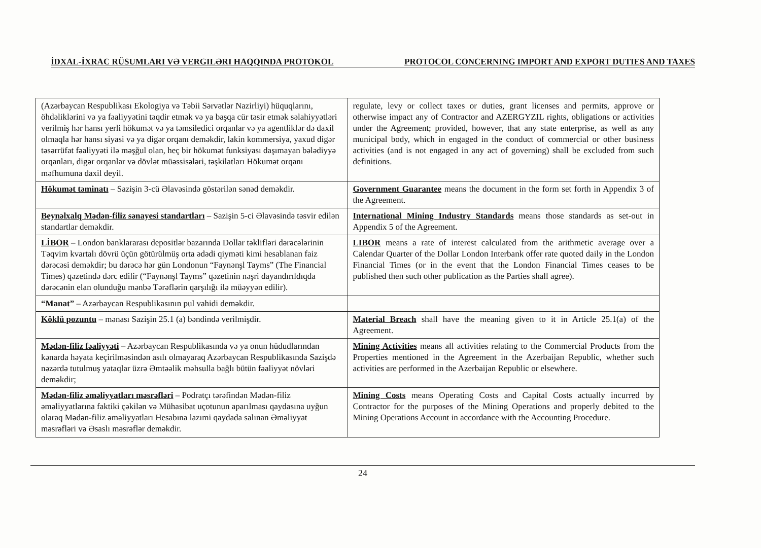İDXAL-İXRAC RÜSUMLARI VƏ VERGILƏRI HAQQINDA PROTOKOL PROTOCOL CONCERNING IMPORT AND EXPORT DUTIES AND TAXES
| (Azərbaycan Respublikası Ekologiya və Təbii Sərvətlər Nazirliyi) hüquqlarını, öhdəliklərini və ya fəaliyyətini təqdir etmək və ya başqa cür təsir etmək səlahiyyətləri verilmiş hər hansı yerli hökumət və ya təmsiledici orqanlar və ya agentliklər də daxil olmaqla hər hansı siyasi və ya digər orqanı deməkdir, lakin kommersiya, yaxud digər təsərrüfat fəaliyyəti ilə məşğul olan, heç bir hökumət funksiyası daşımayan bələdiyyə orqanları, digər orqanlar və dövlət müəssisələri, təşkilatları Hökumət orqanı məfhumuna daxil deyil. | regulate, levy or collect taxes or duties, grant licenses and permits, approve or otherwise impact any of Contractor and AZERGYZIL rights, obligations or activities under the Agreement; provided, however, that any state enterprise, as well as any municipal body, which in engaged in the conduct of commercial or other business activities (and is not engaged in any act of governing) shall be excluded from such definitions. |
| Hökumət təminatı – Sazişin 3-cü Əlavəsində göstərilən sənəd deməkdir. | Government Guarantee means the document in the form set forth in Appendix 3 of the Agreement. |
| Beynəlxalq Mədən-filiz sənayesi standartları – Sazişin 5-ci Əlavəsində təsvir edilən standartlar deməkdir. | International Mining Industry Standards means those standards as set-out in Appendix 5 of the Agreement. |
| LİBOR – London banklararası depositlər bazarında Dollar təklifləri dərəcələrinin Təqvim kvartalı dövrü üçün götürülmüş orta ədədi qiyməti kimi hesablanan faiz dərəcəsi deməkdir; bu dərəcə hər gün Londonun “Faynənşl Tayms” (The Financial Times) qəzetində dərc edilir (“Faynənşl Tayms” qəzetinin nəşri dayandırıldıqda dərəcənin elan olunduğu mənbə Tərəflərin qarşılığı ilə müəyyən edilir). | LIBOR means a rate of interest calculated from the arithmetic average over a Calendar Quarter of the Dollar London Interbank offer rate quoted daily in the London Financial Times (or in the event that the London Financial Times ceases to be published then such other publication as the Parties shall agree). |
| “Manat” – Azərbaycan Respublikasının pul vahidi deməkdir. | |
| Köklü pozuntu – mənası Sazişin 25.1 (a) bəndində verilmişdir. | Material Breach shall have the meaning given to it in Article 25.1(a) of the Agreement. |
| Mədən-filiz fəaliyyəti – Azərbaycan Respublikasında və ya onun hüdudlarından kənarda həyata keçirilməsindən asılı olmayaraq Azərbaycan Respublikasında Sazişdə nəzərdə tutulmuş yataqlar üzrə Əmtəəlik məhsulla bağlı bütün fəaliyyət növləri deməkdir; | Mining Activities means all activities relating to the Commercial Products from the Properties mentioned in the Agreement in the Azerbaijan Republic, whether such activities are performed in the Azerbaijan Republic or elsewhere. |
| Mədən-filiz əməliyyatları məsrəfləri – Podratçı tərəfindən Mədən-filiz əməliyyatlarına faktiki çəkilən və Mühasibat uçotunun aparılması qaydasına uyğun olaraq Mədən-filiz əməliyyatları Hesabına lazımi qaydada salınan Əməliyyat məsrəfləri və Əsaslı məsrəflər deməkdir. | Mining Costs means Operating Costs and Capital Costs actually incurred by Contractor for the purposes of the Mining Operations and properly debited to the Mining Operations Account in accordance with the Accounting Procedure. |
24